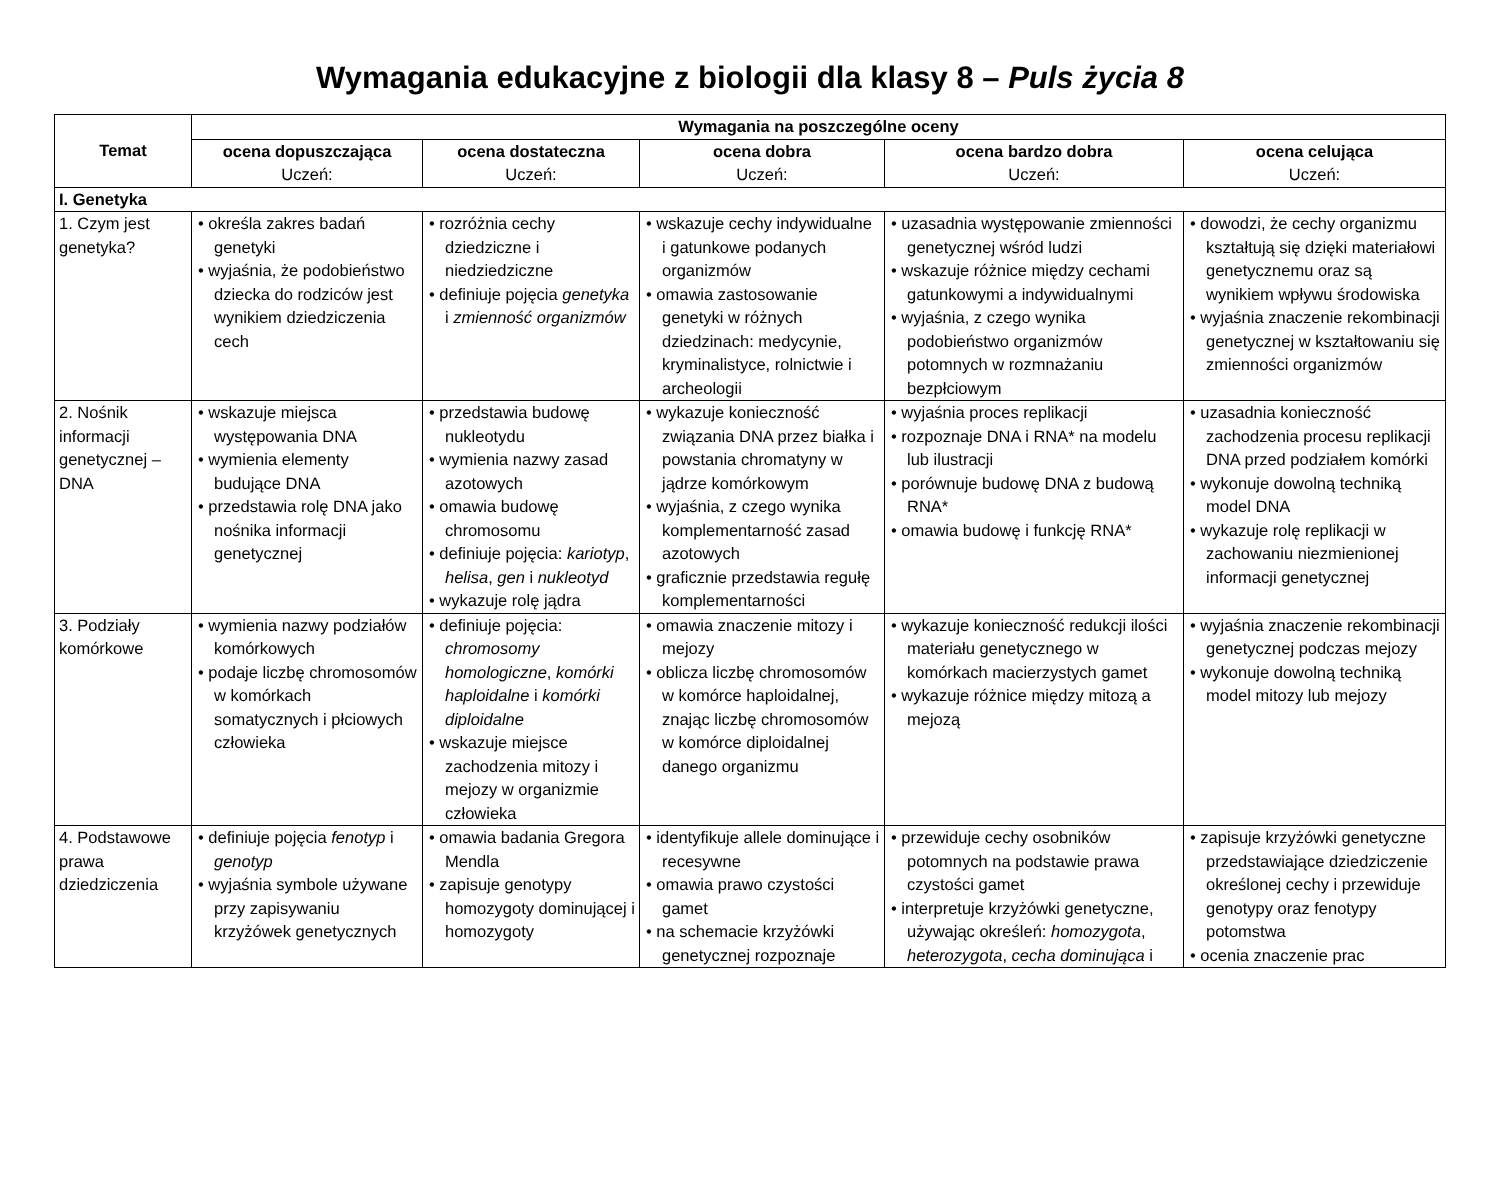Wymagania edukacyjne z biologii dla klasy 8 – Puls życia 8
| Temat | Wymagania na poszczególne oceny | | | | |
| --- | --- | --- | --- | --- | --- |
| | ocena dopuszczająca Uczeń: | ocena dostateczna Uczeń: | ocena dobra Uczeń: | ocena bardzo dobra Uczeń: | ocena celująca Uczeń: |
| I. Genetyka | | | | | |
| 1. Czym jest genetyka? | • określa zakres badań genetyki • wyjaśnia, że podobieństwo dziecka do rodziców jest wynikiem dziedziczenia cech | • rozróżnia cechy dziedziczne i niedziedziczne • definiuje pojęcia genetyka i zmienność organizmów | • wskazuje cechy indywidualne i gatunkowe podanych organizmów • omawia zastosowanie genetyki w różnych dziedzinach: medycynie, kryminalistyce, rolnictwie i archeologii | • uzasadnia występowanie zmienności genetycznej wśród ludzi • wskazuje różnice między cechami gatunkowymi a indywidualnymi • wyjaśnia, z czego wynika podobieństwo organizmów potomnych w rozmnażaniu bezpłciowym | • dowodzi, że cechy organizmu kształtują się dzięki materiałowi genetycznemu oraz są wynikiem wpływu środowiska • wyjaśnia znaczenie rekombinacji genetycznej w kształtowaniu się zmienności organizmów |
| 2. Nośnik informacji genetycznej – DNA | • wskazuje miejsca występowania DNA • wymienia elementy budujące DNA • przedstawia rolę DNA jako nośnika informacji genetycznej | • przedstawia budowę nukleotydu • wymienia nazwy zasad azotowych • omawia budowę chromosomu • definiuje pojęcia: kariotyp , helisa , gen i nukleotyd • wykazuje rolę jądra | • wykazuje konieczność związania DNA przez białka i powstania chromatyny w jądrze komórkowym • wyjaśnia, z czego wynika komplementarność zasad azotowych • graficznie przedstawia regułę komplementarności | • wyjaśnia proces replikacji • rozpoznaje DNA i RNA* na modelu lub ilustracji • porównuje budowę DNA z budową RNA* • omawia budowę i funkcję RNA* | • uzasadnia konieczność zachodzenia procesu replikacji DNA przed podziałem komórki • wykonuje dowolną techniką model DNA • wykazuje rolę replikacji w zachowaniu niezmienionej informacji genetycznej |
| 3. Podziały komórkowe | • wymienia nazwy podziałów komórkowych • podaje liczbę chromosomów w komórkach somatycznych i płciowych człowieka | • definiuje pojęcia: chromosomy homologiczne , komórki haploidalne i komórki diploidalne • wskazuje miejsce zachodzenia mitozy i mejozy w organizmie człowieka | • omawia znaczenie mitozy i mejozy • oblicza liczbę chromosomów w komórce haploidalnej, znając liczbę chromosomów w komórce diploidalnej danego organizmu | • wykazuje konieczność redukcji ilości materiału genetycznego w komórkach macierzystych gamet • wykazuje różnice między mitozą a mejozą | • wyjaśnia znaczenie rekombinacji genetycznej podczas mejozy • wykonuje dowolną techniką model mitozy lub mejozy |
| 4. Podstawowe prawa dziedziczenia | • definiuje pojęcia fenotyp i genotyp • wyjaśnia symbole używane przy zapisywaniu krzyżówek genetycznych | • omawia badania Gregora Mendla • zapisuje genotypy homozygoty dominującej i homozygoty | • identyfikuje allele dominujące i recesywne • omawia prawo czystości gamet • na schemacie krzyżówki genetycznej rozpoznaje | • przewiduje cechy osobników potomnych na podstawie prawa czystości gamet • interpretuje krzyżówki genetyczne, używając określeń: homozygota , heterozygota , cecha dominująca i | • zapisuje krzyżówki genetyczne przedstawiające dziedziczenie określonej cechy i przewiduje genotypy oraz fenotypy potomstwa • ocenia znaczenie prac |